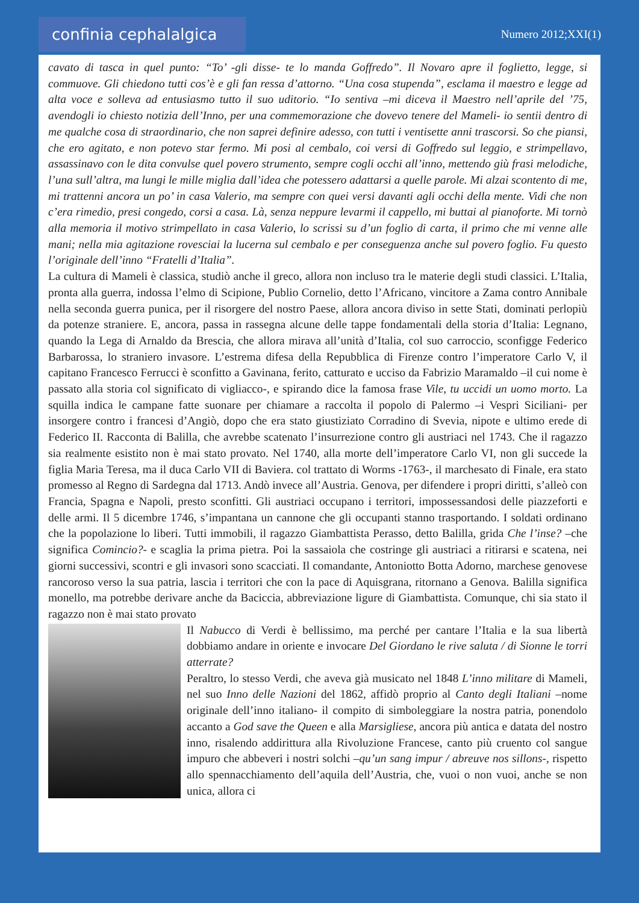confinia cephalalgica
Numero 2012;XXI(1)
cavato di tasca in quel punto: “To’ -gli disse- te lo manda Goffredo”. Il Novaro apre il foglietto, legge, si commuove. Gli chiedono tutti cos’è e gli fan ressa d’attorno. “Una cosa stupenda”, esclama il maestro e legge ad alta voce e solleva ad entusiasmo tutto il suo uditorio. “Io sentiva –mi diceva il Maestro nell’aprile del ’75, avendogli io chiesto notizia dell’Inno, per una commemorazione che dovevo tenere del Mameli- io sentii dentro di me qualche cosa di straordinario, che non saprei definire adesso, con tutti i ventisette anni trascorsi. So che piansi, che ero agitato, e non potevo star fermo. Mi posi al cembalo, coi versi di Goffredo sul leggio, e strimpellavo, assassinavo con le dita convulse quel povero strumento, sempre cogli occhi all’inno, mettendo giù frasi melodiche, l’una sull’altra, ma lungi le mille miglia dall’idea che potessero adattarsi a quelle parole. Mi alzai scontento di me, mi trattenni ancora un po’ in casa Valerio, ma sempre con quei versi davanti agli occhi della mente. Vidi che non c’era rimedio, presi congedo, corsi a casa. Là, senza neppure levarmi il cappello, mi buttai al pianoforte. Mi tornò alla memoria il motivo strimpellato in casa Valerio, lo scrissi su d’un foglio di carta, il primo che mi venne alle mani; nella mia agitazione rovesciai la lucerna sul cembalo e per conseguenza anche sul povero foglio. Fu questo l’originale dell’inno “Fratelli d’Italia”.
La cultura di Mameli è classica, studiò anche il greco, allora non incluso tra le materie degli studi classici. L’Italia, pronta alla guerra, indossa l’elmo di Scipione, Publio Cornelio, detto l’Africano, vincitore a Zama contro Annibale nella seconda guerra punica, per il risorgere del nostro Paese, allora ancora diviso in sette Stati, dominati perlopiù da potenze straniere. E, ancora, passa in rassegna alcune delle tappe fondamentali della storia d’Italia: Legnano, quando la Lega di Arnaldo da Brescia, che allora mirava all’unità d’Italia, col suo carroccio, sconfigge Federico Barbarossa, lo straniero invasore. L’estrema difesa della Repubblica di Firenze contro l’imperatore Carlo V, il capitano Francesco Ferrucci è sconfitto a Gavinana, ferito, catturato e ucciso da Fabrizio Maramaldo –il cui nome è passato alla storia col significato di vigliacco-, e spirando dice la famosa frase Vile, tu uccidi un uomo morto. La squilla indica le campane fatte suonare per chiamare a raccolta il popolo di Palermo –i Vespri Siciliani- per insorgere contro i francesi d’Angiò, dopo che era stato giustiziato Corradino di Svevia, nipote e ultimo erede di Federico II. Racconta di Balilla, che avrebbe scatenato l’insurrezione contro gli austriaci nel 1743. Che il ragazzo sia realmente esistito non è mai stato provato. Nel 1740, alla morte dell’imperatore Carlo VI, non gli succede la figlia Maria Teresa, ma il duca Carlo VII di Baviera. col trattato di Worms -1763-, il marchesato di Finale, era stato promesso al Regno di Sardegna dal 1713. Andò invece all’Austria. Genova, per difendere i propri diritti, s’alleò con Francia, Spagna e Napoli, presto sconfitti. Gli austriaci occupano i territori, impossessandosi delle piazzeforti e delle armi. Il 5 dicembre 1746, s’impantana un cannone che gli occupanti stanno trasportando. I soldati ordinano che la popolazione lo liberi. Tutti immobili, il ragazzo Giambattista Perasso, detto Balilla, grida Che l’inse? –che significa Comincio?- e scaglia la prima pietra. Poi la sassaiola che costringe gli austriaci a ritirarsi e scatena, nei giorni successivi, scontri e gli invasori sono scacciati. Il comandante, Antoniotto Botta Adorno, marchese genovese rancoroso verso la sua patria, lascia i territori che con la pace di Aquisgrana, ritornano a Genova. Balilla significa monello, ma potrebbe derivare anche da Baciccia, abbreviazione ligure di Giambattista. Comunque, chi sia stato il ragazzo non è mai stato provato
Il Nabucco di Verdi è bellissimo, ma perché per cantare l’Italia e la sua libertà dobbiamo andare in oriente e invocare Del Giordano le rive saluta / di Sionne le torri atterrate?
Peraltro, lo stesso Verdi, che aveva già musicato nel 1848 L’inno militare di Mameli, nel suo Inno delle Nazioni del 1862, affidò proprio al Canto degli Italiani –nome originale dell’inno italiano- il compito di simboleggiare la nostra patria, ponendolo accanto a God save the Queen e alla Marsigliese, ancora più antica e datata del nostro inno, risalendo addirittura alla Rivoluzione Francese, canto più cruento col sangue impuro che abbeveri i nostri solchi –qu’un sang impur / abreuve nos sillons-, rispetto allo spennacchiamento dell’aquila dell’Austria, che, vuoi o non vuoi, anche se non unica, allora ci